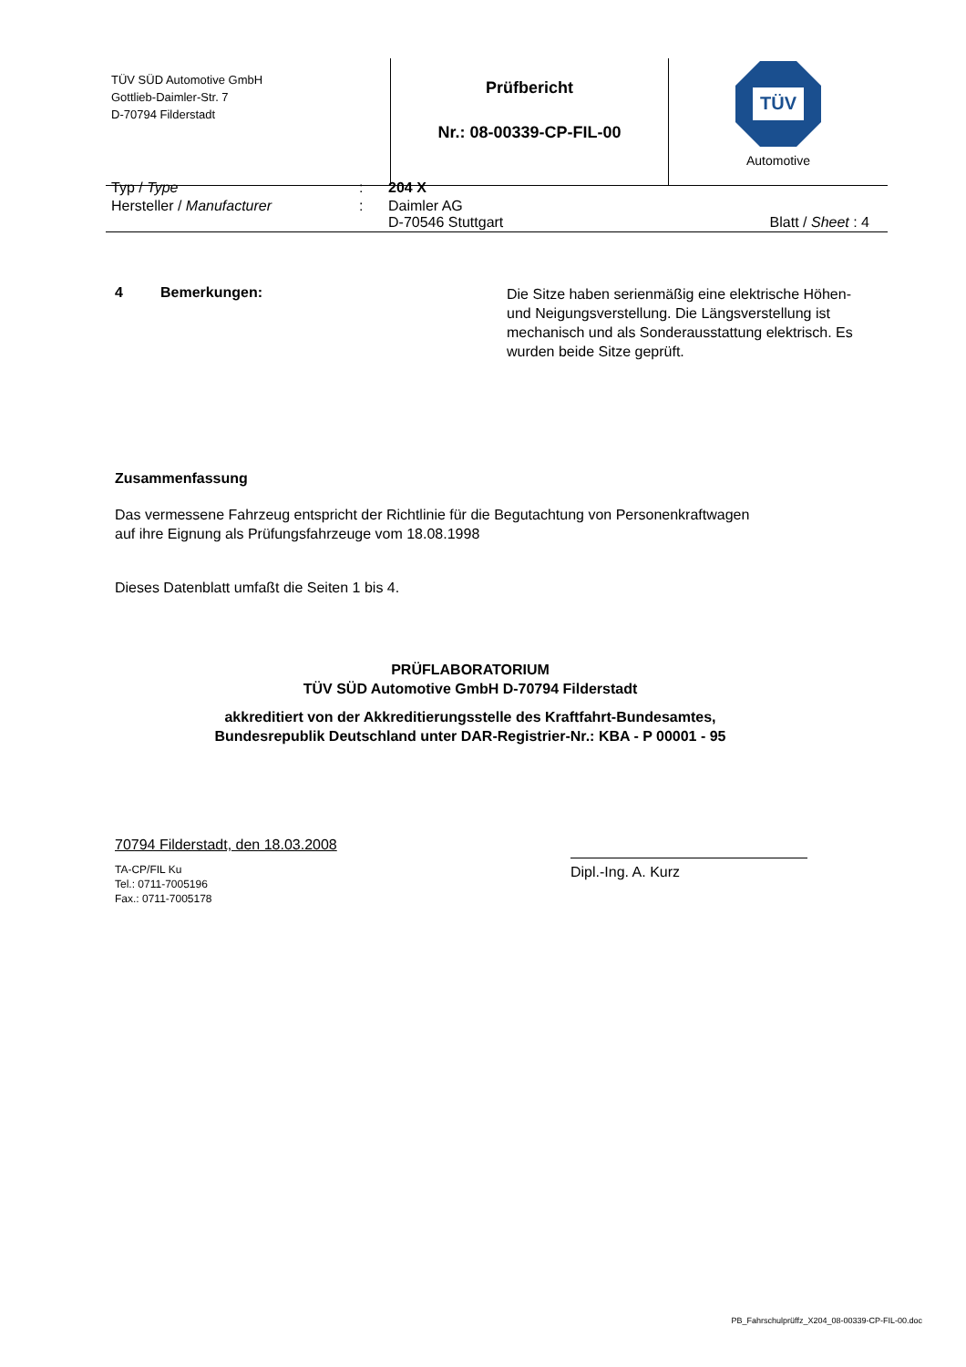| TÜV SÜD Automotive GmbH Gottlieb-Daimler-Str. 7 D-70794 Filderstadt | Prüfbericht Nr.: 08-00339-CP-FIL-00 | TÜV Automotive |
| Typ / Type | : | 204 X | |
| Hersteller / Manufacturer | : | Daimler AG D-70546 Stuttgart | Blatt / Sheet : 4 |
4 Bemerkungen:
Die Sitze haben serienmäßig eine elektrische Höhen- und Neigungsverstellung. Die Längsverstellung ist mechanisch und als Sonderausstattung elektrisch. Es wurden beide Sitze geprüft.
Zusammenfassung
Das vermessene Fahrzeug entspricht der Richtlinie für die Begutachtung von Personenkraftwagen
auf ihre Eignung als Prüfungsfahrzeuge vom 18.08.1998
Dieses Datenblatt umfaßt die Seiten 1 bis 4.
PRÜFLABORATORIUM
TÜV SÜD Automotive GmbH D-70794 Filderstadt
akkreditiert von der Akkreditierungsstelle des Kraftfahrt-Bundesamtes,
Bundesrepublik Deutschland unter DAR-Registrier-Nr.: KBA - P 00001 - 95
70794 Filderstadt, den 18.03.2008
TA-CP/FIL Ku
Tel.: 0711-7005196
Fax.: 0711-7005178
Dipl.-Ing. A. Kurz
PB_Fahrschulprüffz_X204_08-00339-CP-FIL-00.doc